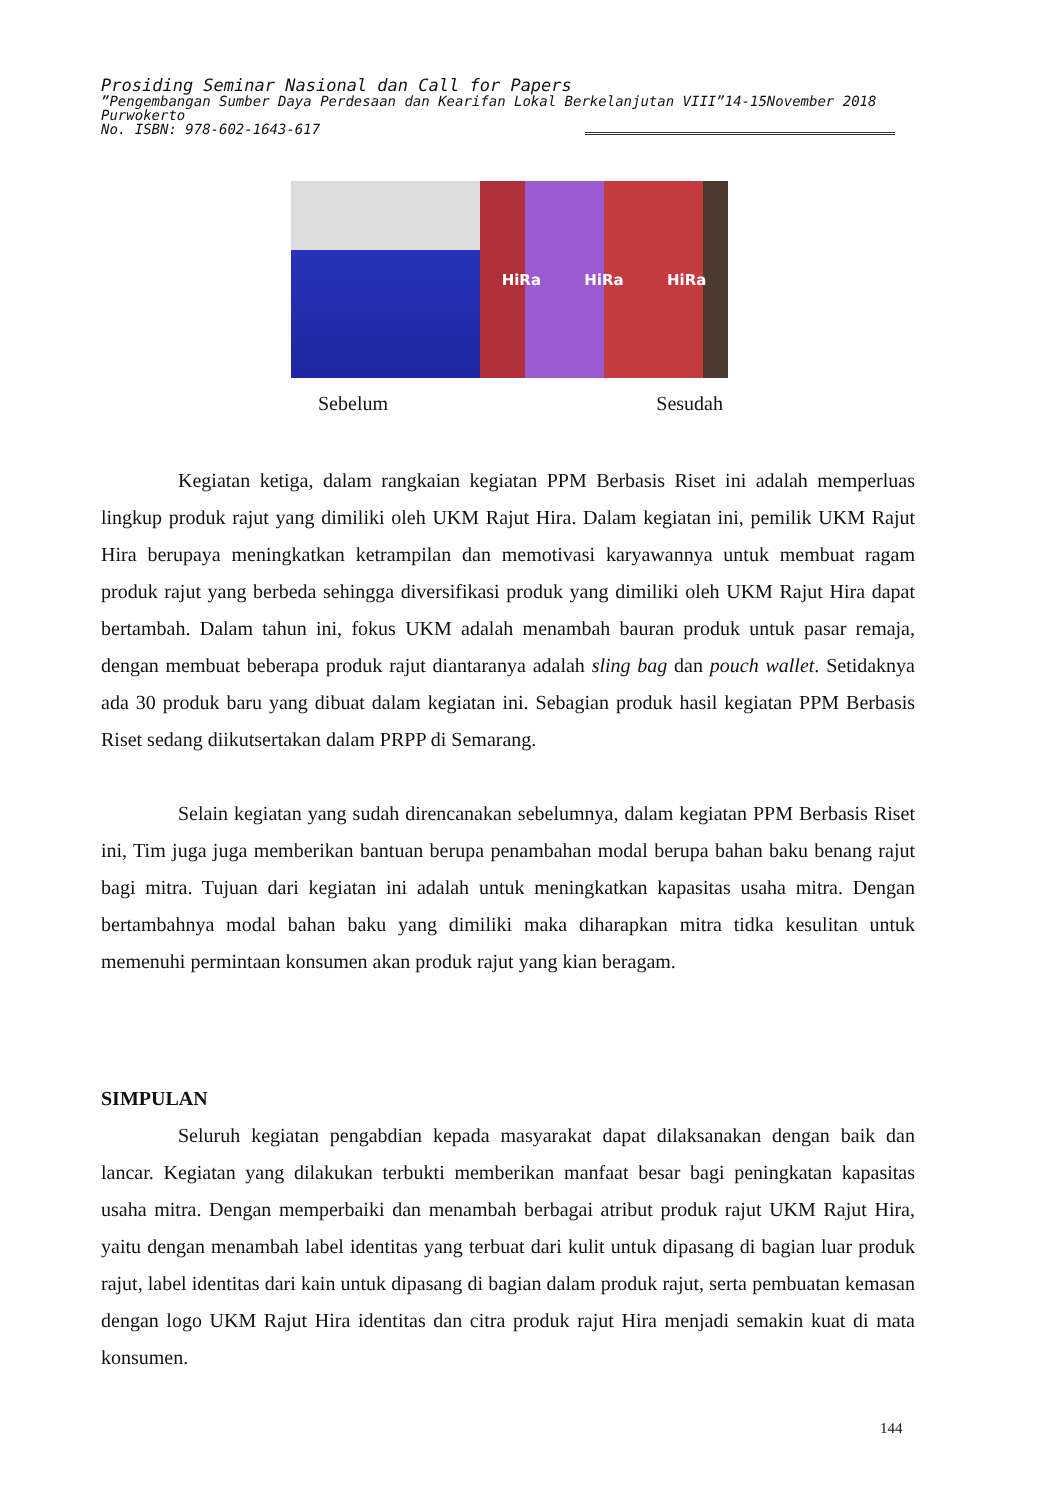Prosiding Seminar Nasional dan Call for Papers
”Pengembangan Sumber Daya Perdesaan dan Kearifan Lokal Berkelanjutan VIII”14-15November 2018
Purwokerto
No. ISBN: 978-602-1643-617
HiRa HiRa HiRa
Sebelum Sesudah
Kegiatan ketiga, dalam rangkaian kegiatan PPM Berbasis Riset ini adalah memperluas lingkup produk rajut yang dimiliki oleh UKM Rajut Hira. Dalam kegiatan ini, pemilik UKM Rajut Hira berupaya meningkatkan ketrampilan dan memotivasi karyawannya untuk membuat ragam produk rajut yang berbeda sehingga diversifikasi produk yang dimiliki oleh UKM Rajut Hira dapat bertambah. Dalam tahun ini, fokus UKM adalah menambah bauran produk untuk pasar remaja, dengan membuat beberapa produk rajut diantaranya adalah sling bag dan pouch wallet. Setidaknya ada 30 produk baru yang dibuat dalam kegiatan ini. Sebagian produk hasil kegiatan PPM Berbasis Riset sedang diikutsertakan dalam PRPP di Semarang.
Selain kegiatan yang sudah direncanakan sebelumnya, dalam kegiatan PPM Berbasis Riset ini, Tim juga juga memberikan bantuan berupa penambahan modal berupa bahan baku benang rajut bagi mitra. Tujuan dari kegiatan ini adalah untuk meningkatkan kapasitas usaha mitra. Dengan bertambahnya modal bahan baku yang dimiliki maka diharapkan mitra tidka kesulitan untuk memenuhi permintaan konsumen akan produk rajut yang kian beragam.
SIMPULAN
Seluruh kegiatan pengabdian kepada masyarakat dapat dilaksanakan dengan baik dan lancar. Kegiatan yang dilakukan terbukti memberikan manfaat besar bagi peningkatan kapasitas usaha mitra. Dengan memperbaiki dan menambah berbagai atribut produk rajut UKM Rajut Hira, yaitu dengan menambah label identitas yang terbuat dari kulit untuk dipasang di bagian luar produk rajut, label identitas dari kain untuk dipasang di bagian dalam produk rajut, serta pembuatan kemasan dengan logo UKM Rajut Hira identitas dan citra produk rajut Hira menjadi semakin kuat di mata konsumen.
144